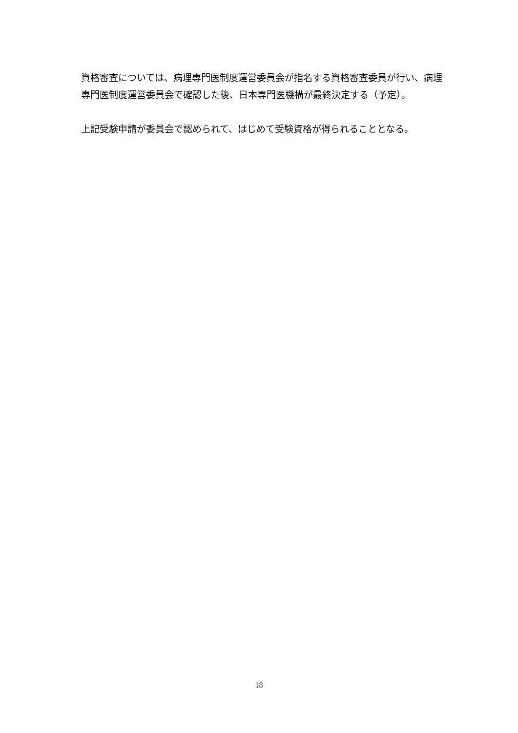資格審査については、病理専門医制度運営委員会が指名する資格審査委員が行い、病理専門医制度運営委員会で確認した後、日本専門医機構が最終決定する（予定）。
上記受験申請が委員会で認められて、はじめて受験資格が得られることとなる。
18